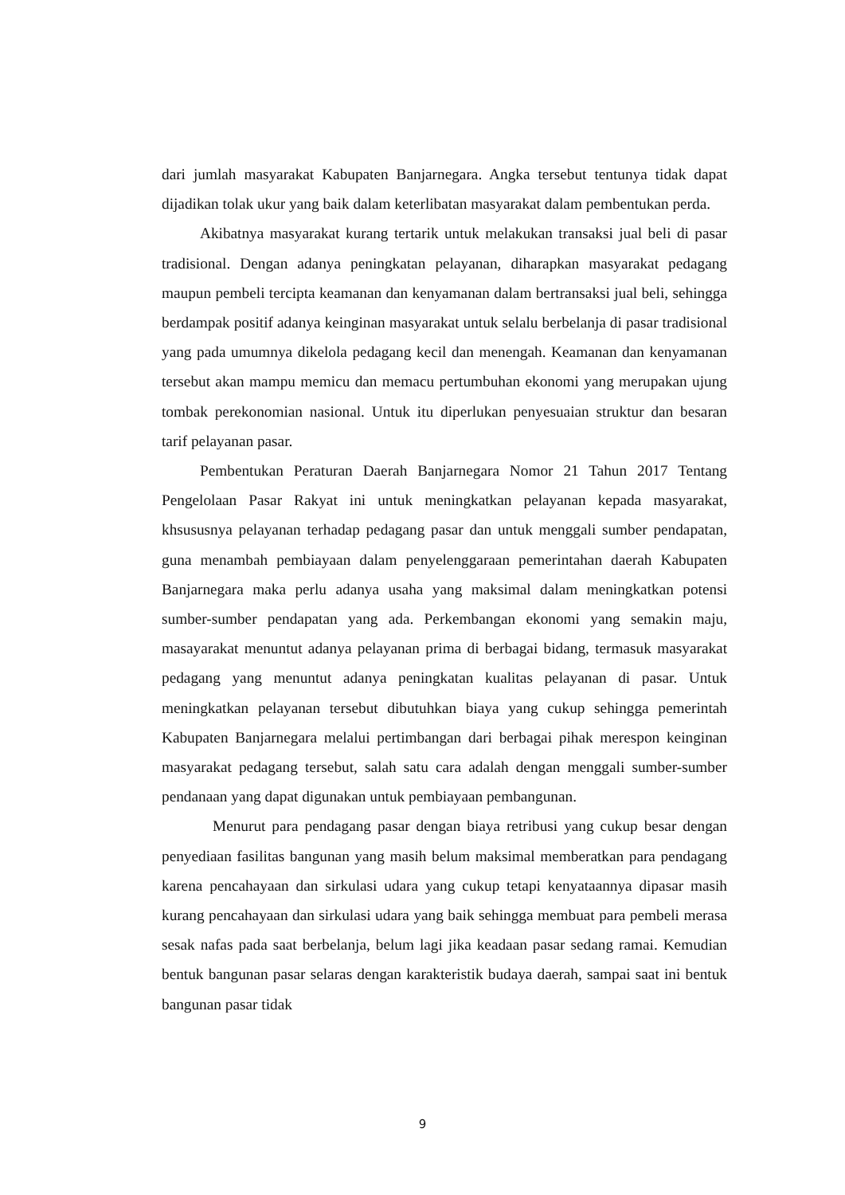dari jumlah masyarakat Kabupaten Banjarnegara. Angka tersebut tentunya tidak dapat dijadikan tolak ukur yang baik dalam keterlibatan masyarakat dalam pembentukan perda.
Akibatnya masyarakat kurang tertarik untuk melakukan transaksi jual beli di pasar tradisional. Dengan adanya peningkatan pelayanan, diharapkan masyarakat pedagang maupun pembeli tercipta keamanan dan kenyamanan dalam bertransaksi jual beli, sehingga berdampak positif adanya keinginan masyarakat untuk selalu berbelanja di pasar tradisional yang pada umumnya dikelola pedagang kecil dan menengah. Keamanan dan kenyamanan tersebut akan mampu memicu dan memacu pertumbuhan ekonomi yang merupakan ujung tombak perekonomian nasional. Untuk itu diperlukan penyesuaian struktur dan besaran tarif pelayanan pasar.
Pembentukan Peraturan Daerah Banjarnegara Nomor 21 Tahun 2017 Tentang Pengelolaan Pasar Rakyat ini untuk meningkatkan pelayanan kepada masyarakat, khsususnya pelayanan terhadap pedagang pasar dan untuk menggali sumber pendapatan, guna menambah pembiayaan dalam penyelenggaraan pemerintahan daerah Kabupaten Banjarnegara maka perlu adanya usaha yang maksimal dalam meningkatkan potensi sumber-sumber pendapatan yang ada. Perkembangan ekonomi yang semakin maju, masayarakat menuntut adanya pelayanan prima di berbagai bidang, termasuk masyarakat pedagang yang menuntut adanya peningkatan kualitas pelayanan di pasar. Untuk meningkatkan pelayanan tersebut dibutuhkan biaya yang cukup sehingga pemerintah Kabupaten Banjarnegara melalui pertimbangan dari berbagai pihak merespon keinginan masyarakat pedagang tersebut, salah satu cara adalah dengan menggali sumber-sumber pendanaan yang dapat digunakan untuk pembiayaan pembangunan.
Menurut para pendagang pasar dengan biaya retribusi yang cukup besar dengan penyediaan fasilitas bangunan yang masih belum maksimal memberatkan para pendagang karena pencahayaan dan sirkulasi udara yang cukup tetapi kenyataannya dipasar masih kurang pencahayaan dan sirkulasi udara yang baik sehingga membuat para pembeli merasa sesak nafas pada saat berbelanja, belum lagi jika keadaan pasar sedang ramai. Kemudian bentuk bangunan pasar selaras dengan karakteristik budaya daerah, sampai saat ini bentuk bangunan pasar tidak
9